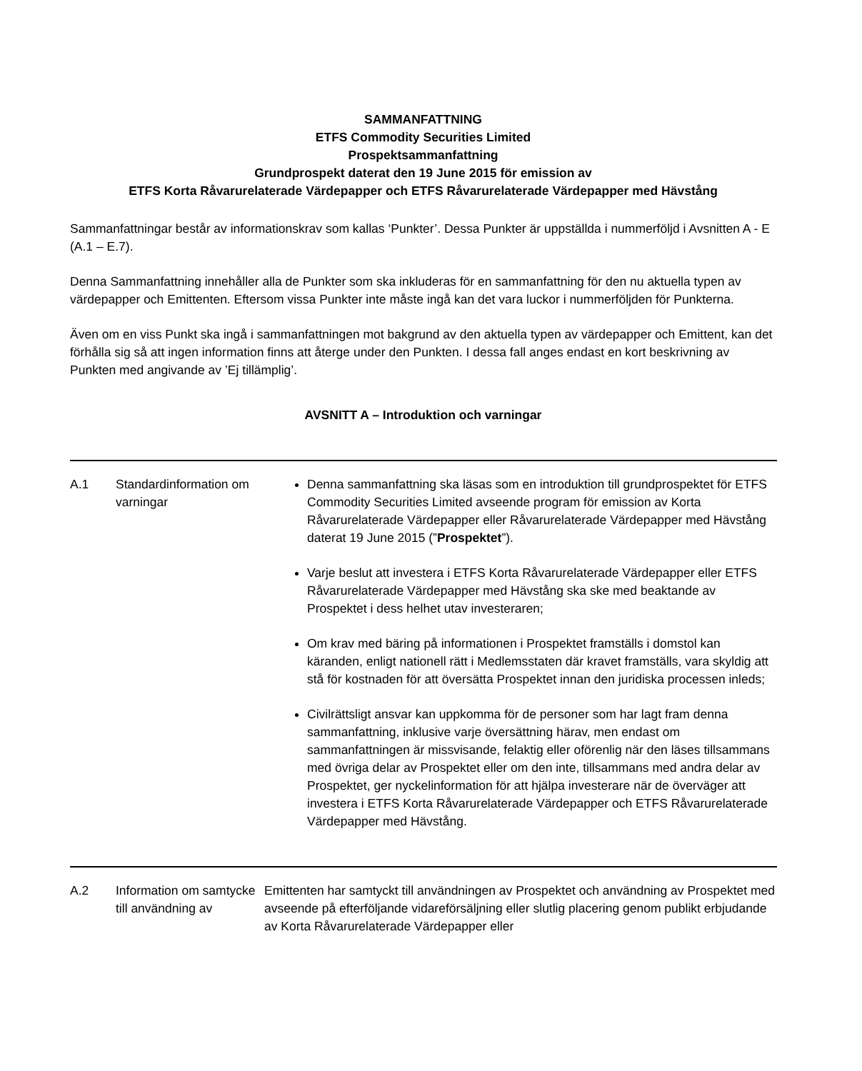SAMMANFATTNING
ETFS Commodity Securities Limited
Prospektsammanfattning
Grundprospekt daterat den 19 June 2015 för emission av
ETFS Korta Råvarurelaterade Värdepapper och ETFS Råvarurelaterade Värdepapper med Hävstång
Sammanfattningar består av informationskrav som kallas ‘Punkter’. Dessa Punkter är uppställda i nummerföljd i Avsnitten A - E (A.1 – E.7).
Denna Sammanfattning innehåller alla de Punkter som ska inkluderas för en sammanfattning för den nu aktuella typen av värdepapper och Emittenten. Eftersom vissa Punkter inte måste ingå kan det vara luckor i nummerföljden för Punkterna.
Även om en viss Punkt ska ingå i sammanfattningen mot bakgrund av den aktuella typen av värdepapper och Emittent, kan det förhålla sig så att ingen information finns att återge under den Punkten. I dessa fall anges endast en kort beskrivning av Punkten med angivande av ’Ej tillämplig’.
AVSNITT A – Introduktion och varningar
| A.1 | Standardinformation om varningar | Denna sammanfattning ska läsas som en introduktion till grundprospektet för ETFS Commodity Securities Limited avseende program för emission av Korta Råvarurelaterade Värdepapper eller Råvarurelaterade Värdepapper med Hävstång daterat 19 June 2015 (” Prospektet ”). Varje beslut att investera i ETFS Korta Råvarurelaterade Värdepapper eller ETFS Råvarurelaterade Värdepapper med Hävstång ska ske med beaktande av Prospektet i dess helhet utav investeraren; Om krav med bäring på informationen i Prospektet framställs i domstol kan käranden, enligt nationell rätt i Medlemsstaten där kravet framställs, vara skyldig att stå för kostnaden för att översätta Prospektet innan den juridiska processen inleds; Civilrättsligt ansvar kan uppkomma för de personer som har lagt fram denna sammanfattning, inklusive varje översättning härav, men endast om sammanfattningen är missvisande, felaktig eller oförenlig när den läses tillsammans med övriga delar av Prospektet eller om den inte, tillsammans med andra delar av Prospektet, ger nyckelinformation för att hjälpa investerare när de överväger att investera i ETFS Korta Råvarurelaterade Värdepapper och ETFS Råvarurelaterade Värdepapper med Hävstång. |
| A.2 | Information om samtycke till användning av | Emittenten har samtyckt till användningen av Prospektet och användning av Prospektet med avseende på efterföljande vidareförsäljning eller slutlig placering genom publikt erbjudande av Korta Råvarurelaterade Värdepapper eller |